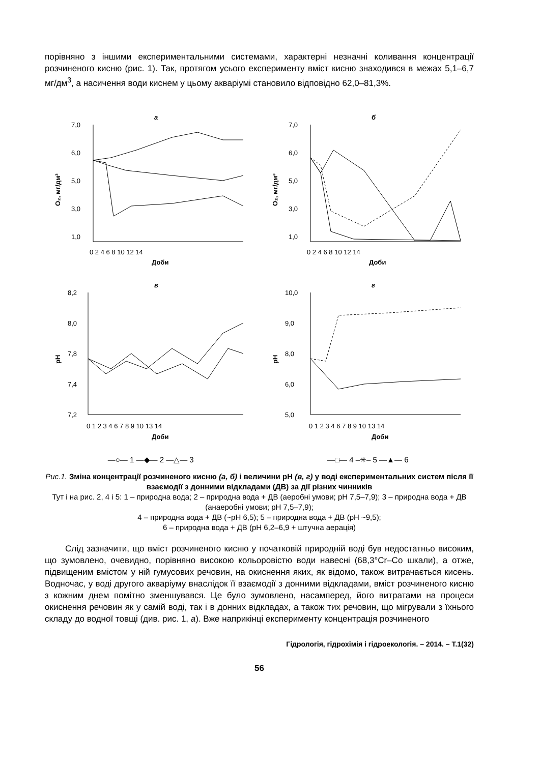порівняно з іншими експериментальними системами, характерні незначні коливання концентрації розчиненого кисню (рис. 1). Так, протягом усього експерименту вміст кисню знаходився в межах 5,1–6,7 мг/дм<sup>3</sup>, а насичення води киснем у цьому акваріумі становило відповідно 62,0–81,3%.
а
7,0
6,0
5,0
3,0
1,0
0 2 4 6 8 10 12 14
Доби
O₂, мг/дм³
б
7,0
6,0
5,0
3,0
1,0
0 2 4 6 8 10 12 14
Доби
O₂, мг/дм³
в
8,2
8,0
7,8
7,4
7,2
0 1 2 3 4 6 7 8 9 10 13 14
Доби
pH
г
10,0
9,0
8,0
6,0
5,0
0 1 2 3 4 6 7 8 9 10 13 14
Доби
pH
—○— 1 —◆— 2 —△— 3
—□— 4 –✳– 5 —▲— 6
Рис.1. Зміна концентрації розчиненого кисню (а, б) і величини рН (в, г) у воді експериментальних систем після її взаємодії з донними відкладами (ДВ) за дії різних чинників
Тут і на рис. 2, 4 і 5: 1 – природна вода; 2 – природна вода + ДВ (аеробні умови; рН 7,5–7,9); 3 – природна вода + ДВ (анаеробні умови; рН 7,5–7,9);
4 – природна вода + ДВ (~рН 6,5); 5 – природна вода + ДВ (рН ~9,5);
6 – природна вода + ДВ (рН 6,2–6,9 + штучна аерація)
Слід зазначити, що вміст розчиненого кисню у початковій природній воді був недостатньо високим, що зумовлено, очевидно, порівняно високою кольоровістю води навесні (68,3°Cr–Co шкали), а отже, підвищеним вмістом у ній гумусових речовин, на окиснення яких, як відомо, також витрачається кисень. Водночас, у воді другого акваріуму внаслідок її взаємодії з донними відкладами, вміст розчиненого кисню з кожним днем помітно зменшувався. Це було зумовлено, насамперед, його витратами на процеси окиснення речовин як у самій воді, так і в донних відкладах, а також тих речовин, що мігрували з їхнього складу до водної товщі (див. рис. 1, а). Вже наприкінці експерименту концентрація розчиненого
Гідрологія, гідрохімія і гідроекологія. – 2014. – Т.1(32)
56